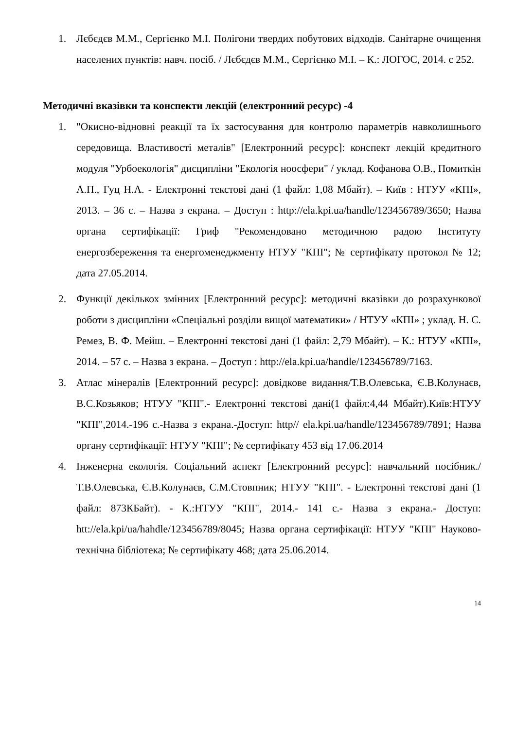1. Лєбєдєв М.М., Сергієнко М.І. Полігони твердих побутових відходів. Санітарне очищення населених пунктів: навч. посіб. / Лєбєдєв М.М., Сергієнко М.І. – К.: ЛОГОС, 2014. с 252.
Методичні вказівки та конспекти лекцій (електронний ресурс) -4
1. "Окисно-відновні реакції та їх застосування для контролю параметрів навколишнього середовища. Властивості металів" [Електронний ресурс]: конспект лекцій кредитного модуля "Урбоекологія" дисципліни "Екологія ноосфери" / уклад. Кофанова О.В., Помиткін А.П., Гуц Н.А. - Електронні текстові дані (1 файл: 1,08 Мбайт). – Київ : НТУУ «КПІ», 2013. – 36 с. – Назва з екрана. – Доступ : http://ela.kpi.ua/handle/123456789/3650; Назва органа сертифікації: Гриф "Рекомендовано методичною радою Інституту енергозбереження та енергоменеджменту НТУУ "КПІ"; № сертифікату протокол № 12; дата 27.05.2014.
2. Функції декількох змінних [Електронний ресурс]: методичні вказівки до розрахункової роботи з дисципліни «Спеціальні розділи вищої математики» / НТУУ «КПІ» ; уклад. Н. С. Ремез, В. Ф. Мейш. – Електронні текстові дані (1 файл: 2,79 Мбайт). – К.: НТУУ «КПІ», 2014. – 57 с. – Назва з екрана. – Доступ : http://ela.kpi.ua/handle/123456789/7163.
3. Атлас мінералів [Електронний ресурс]: довідкове видання/Т.В.Олевська, Є.В.Колунаєв, В.С.Козьяков; НТУУ "КПІ".- Електронні текстові дані(1 файл:4,44 Мбайт).Київ:НТУУ "КПІ",2014.-196 с.-Назва з екрана.-Доступ: http// ela.kpi.ua/handle/123456789/7891; Назва органу сертифікації: НТУУ "КПІ"; № сертифікату 453 від 17.06.2014
4. Інженерна екологія. Соціальний аспект [Електронний ресурс]: навчальний посібник./ Т.В.Олевська, Є.В.Колунаєв, С.М.Стовпник; НТУУ "КПІ". - Електронні текстові дані (1 файл: 873КБайт). - К.:НТУУ "КПІ", 2014.- 141 с.- Назва з екрана.- Доступ: htt://ela.kpi/ua/hahdle/123456789/8045; Назва органа сертифікації: НТУУ "КПІ" Науково-технічна бібліотека; № сертифікату 468; дата 25.06.2014.
14